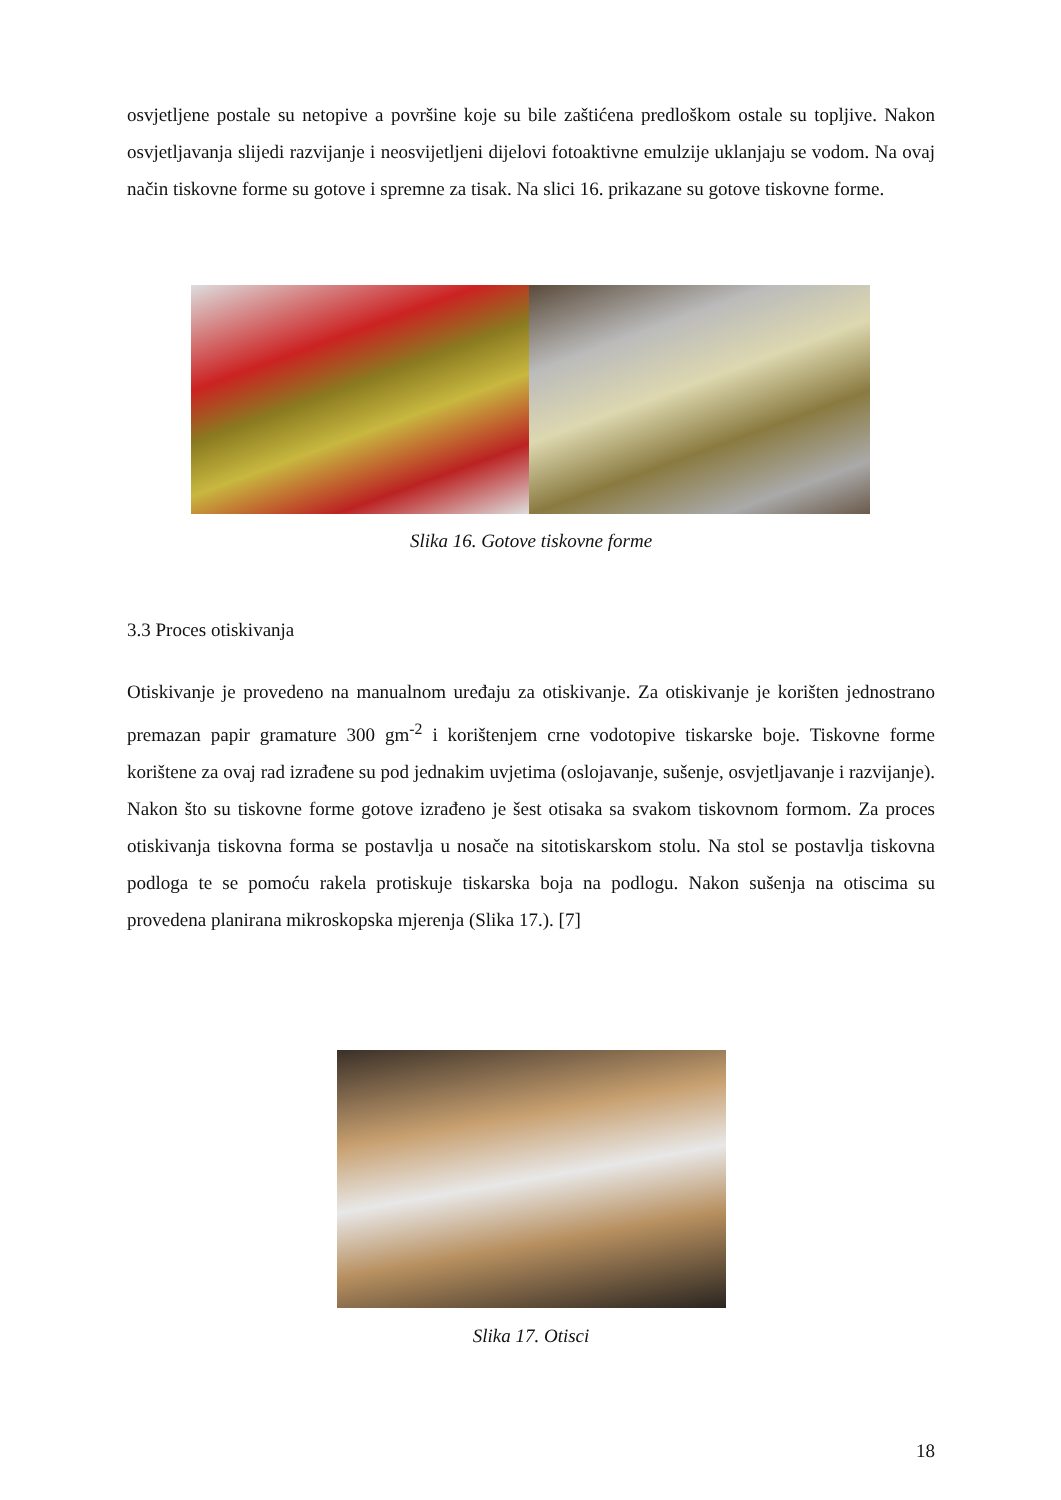osvjetljene postale su netopive a površine koje su bile zaštićena predloškom ostale su topljive. Nakon osvjetljavanja slijedi razvijanje i neosvijetljeni dijelovi fotoaktivne emulzije uklanjaju se vodom. Na ovaj način tiskovne forme su gotove i spremne za tisak. Na slici 16. prikazane su gotove tiskovne forme.
Slika 16. Gotove tiskovne forme
3.3 Proces otiskivanja
Otiskivanje je provedeno na manualnom uređaju za otiskivanje. Za otiskivanje je korišten jednostrano premazan papir gramature 300 gm<sup>-2</sup> i korištenjem crne vodotopive tiskarske boje. Tiskovne forme korištene za ovaj rad izrađene su pod jednakim uvjetima (oslojavanje, sušenje, osvjetljavanje i razvijanje). Nakon što su tiskovne forme gotove izrađeno je šest otisaka sa svakom tiskovnom formom. Za proces otiskivanja tiskovna forma se postavlja u nosače na sitotiskarskom stolu. Na stol se postavlja tiskovna podloga te se pomoću rakela protiskuje tiskarska boja na podlogu. Nakon sušenja na otiscima su provedena planirana mikroskopska mjerenja (Slika 17.). [7]
Slika 17. Otisci
18